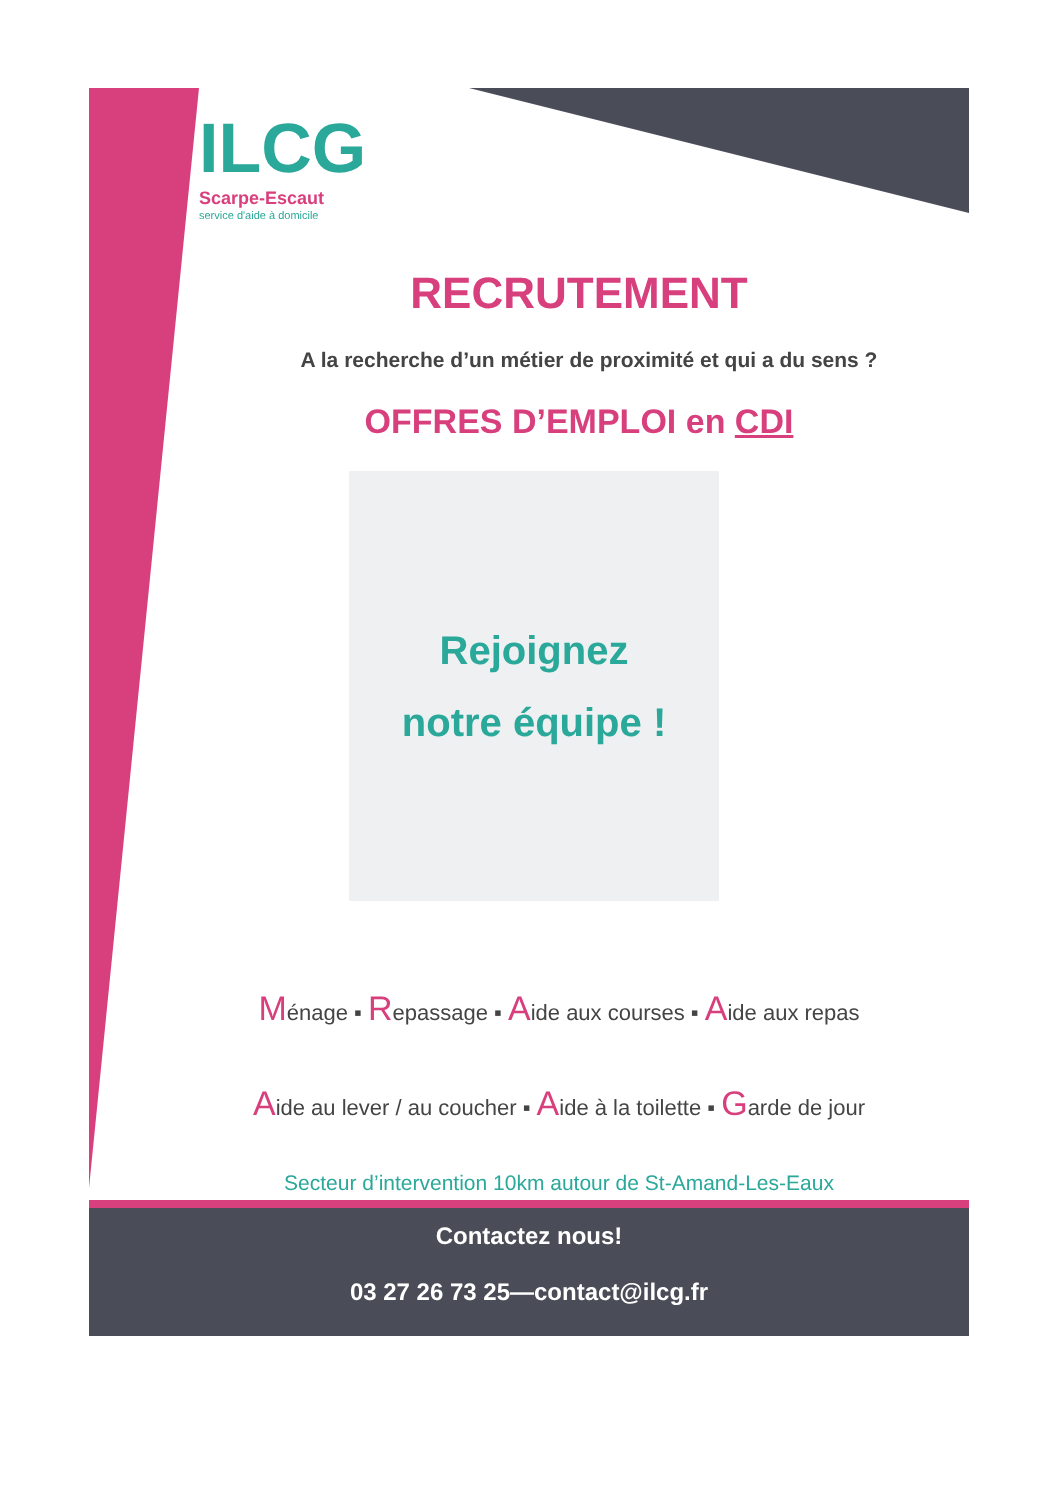ILCG
Scarpe-Escaut
service d'aide à domicile
RECRUTEMENT
A la recherche d’un métier de proximité et qui a du sens ?
OFFRES D’EMPLOI en CDI
Rejoignez
notre équipe !
Ménage ▪ Repassage ▪ Aide aux courses ▪ Aide aux repas
Aide au lever / au coucher ▪ Aide à la toilette ▪ Garde de jour
Secteur d’intervention 10km autour de St-Amand-Les-Eaux
Contactez nous!
03 27 26 73 25—contact@ilcg.fr